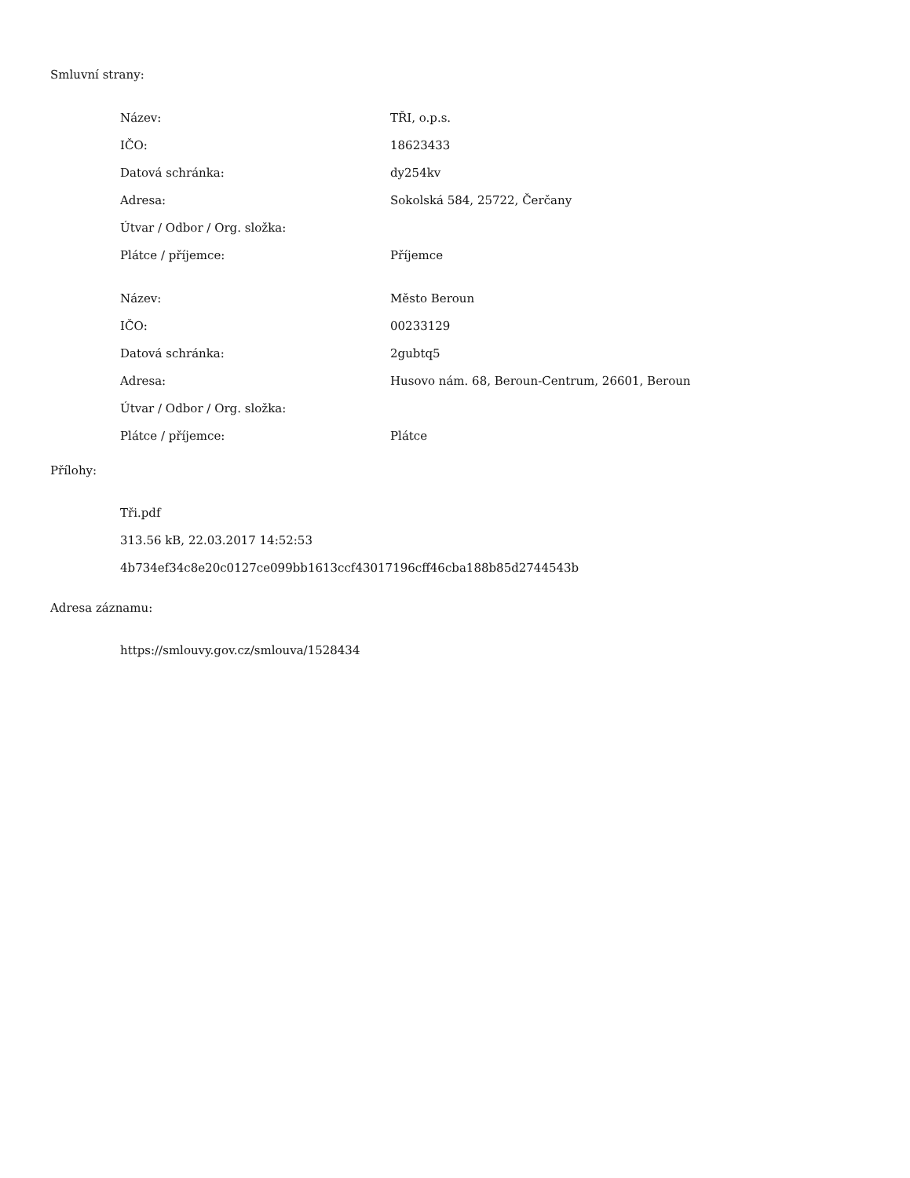Smluvní strany:
| Název: | TŘI, o.p.s. |
| IČO: | 18623433 |
| Datová schránka: | dy254kv |
| Adresa: | Sokolská 584, 25722, Čerčany |
| Útvar / Odbor / Org. složka: | |
| Plátce / příjemce: | Příjemce |
| Název: | Město Beroun |
| IČO: | 00233129 |
| Datová schránka: | 2gubtq5 |
| Adresa: | Husovo nám. 68, Beroun-Centrum, 26601, Beroun |
| Útvar / Odbor / Org. složka: | |
| Plátce / příjemce: | Plátce |
Přílohy:
Tři.pdf
313.56 kB, 22.03.2017 14:52:53
4b734ef34c8e20c0127ce099bb1613ccf43017196cff46cba188b85d2744543b
Adresa záznamu:
https://smlouvy.gov.cz/smlouva/1528434